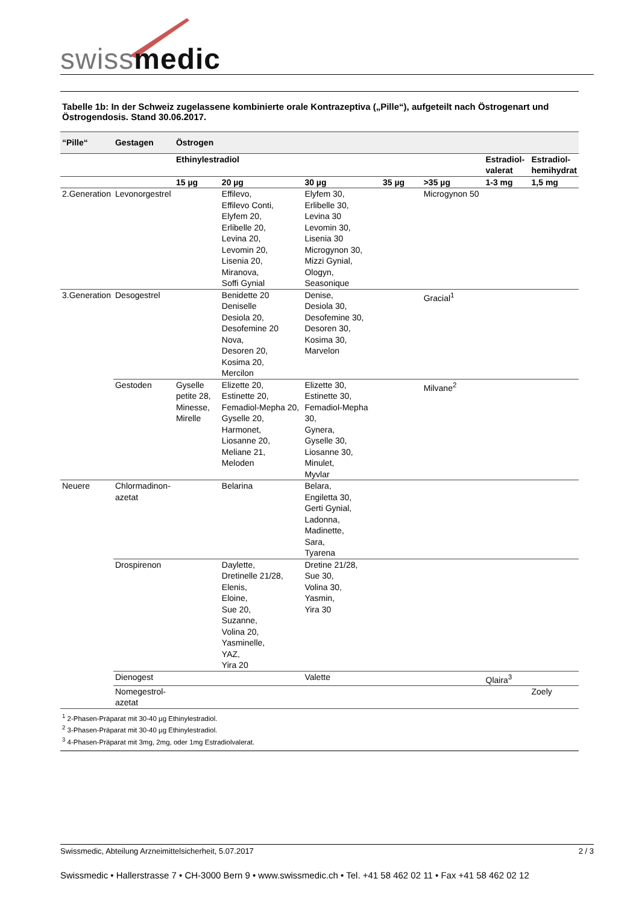swissmedic
Tabelle 1b: In der Schweiz zugelassene kombinierte orale Kontrazeptiva („Pille“), aufgeteilt nach Östrogenart und Östrogendosis. Stand 30.06.2017.
| “Pille“ | Gestagen | Östrogen | | | | | | |
| --- | --- | --- | --- | --- | --- | --- | --- | --- |
| | | Ethinylestradiol | | | | | Estradiol- valerat | Estradiol- hemihydrat |
| | | 15 µg | 20 µg | 30 µg | 35 µg | >35 µg | 1-3 mg | 1,5 mg |
| 2.Generation | Levonorgestrel | | Effilevo, Effilevo Conti, Elyfem 20, Erlibelle 20, Levina 20, Levomin 20, Lisenia 20, Miranova, Soffi Gynial | Elyfem 30, Erlibelle 30, Levina 30 Levomin 30, Lisenia 30 Microgynon 30, Mizzi Gynial, Ologyn, Seasonique | | Microgynon 50 | | |
| 3.Generation | Desogestrel | | Benidette 20 Deniselle Desiola 20, Desofemine 20 Nova, Desoren 20, Kosima 20, Mercilon | Denise, Desiola 30, Desofemine 30, Desoren 30, Kosima 30, Marvelon | | Gracial<sup>1</sup> | | |
| | Gestoden | Gyselle petite 28, Minesse, Mirelle | Elizette 20, Estinette 20, Femadiol-Mepha 20, Gyselle 20, Harmonet, Liosanne 20, Meliane 21, Meloden | Elizette 30, Estinette 30, Femadiol-Mepha 30, Gynera, Gyselle 30, Liosanne 30, Minulet, Myvlar | | Milvane<sup>2</sup> | | |
| Neuere | Chlormadinon- azetat | | Belarina | Belara, Engiletta 30, Gerti Gynial, Ladonna, Madinette, Sara, Tyarena | | | | |
| | Drospirenon | | Daylette, Dretinelle 21/28, Elenis, Eloine, Sue 20, Suzanne, Volina 20, Yasminelle, YAZ, Yira 20 | Dretine 21/28, Sue 30, Volina 30, Yasmin, Yira 30 | | | | |
| | Dienogest | | | Valette | | | Qlaira<sup>3</sup> | |
| | Nomegestrol- azetat | | | | | | | Zoely |
<sup>1</sup> 2-Phasen-Präparat mit 30-40 µg Ethinylestradiol.
<sup>2</sup> 3-Phasen-Präparat mit 30-40 µg Ethinylestradiol.
<sup>3</sup> 4-Phasen-Präparat mit 3mg, 2mg, oder 1mg Estradiolvalerat.
Swissmedic, Abteilung Arzneimittelsicherheit, 5.07.2017 2 / 3
Swissmedic • Hallerstrasse 7 • CH-3000 Bern 9 • www.swissmedic.ch • Tel. +41 58 462 02 11 • Fax +41 58 462 02 12